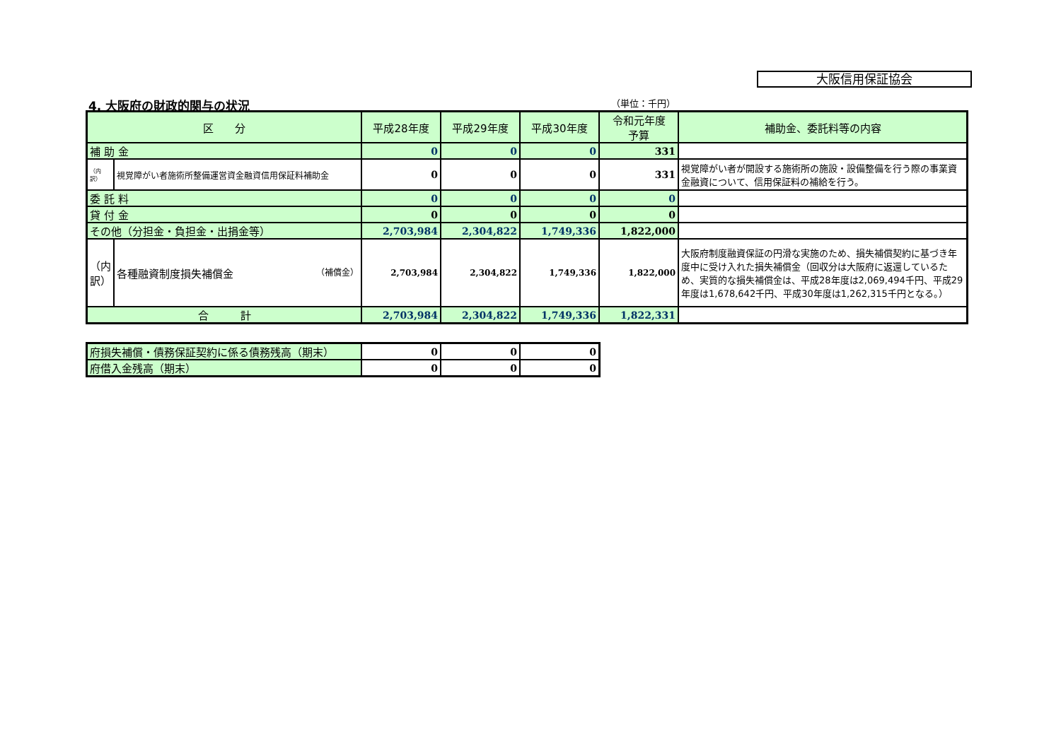大阪信用保証協会
4. 大阪府の財政的関与の状況 （単位：千円）
| 区 分 | | 平成28年度 | 平成29年度 | 平成30年度 | 令和元年度 予算 | 補助金、委託料等の内容 |
| --- | --- | --- | --- | --- | --- | --- |
| 補 助 金 | | 0 | 0 | 0 | 331 | |
| （内訳） | 視覚障がい者施術所整備運営資金融資信用保証料補助金 | 0 | 0 | 0 | 331 | 視覚障がい者が開設する施術所の施設・設備整備を行う際の事業資金融資について、信用保証料の補給を行う。 |
| 委 託 料 | | 0 | 0 | 0 | 0 | |
| 貸 付 金 | | 0 | 0 | 0 | 0 | |
| その他（分担金・負担金・出捐金等） | | 2,703,984 | 2,304,822 | 1,749,336 | 1,822,000 | |
| （内訳） | 各種融資制度損失補償金 （補償金） | 2,703,984 | 2,304,822 | 1,749,336 | 1,822,000 | 大阪府制度融資保証の円滑な実施のため、損失補償契約に基づき年度中に受け入れた損失補償金（回収分は大阪府に返還しているため、実質的な損失補償金は、平成28年度は2,069,494千円、平成29年度は1,678,642千円、平成30年度は1,262,315千円となる。） |
| 合 計 | | 2,703,984 | 2,304,822 | 1,749,336 | 1,822,331 | |
| 府損失補償・債務保証契約に係る債務残高（期末） | 0 | 0 | 0 |
| 府借入金残高（期末） | 0 | 0 | 0 |